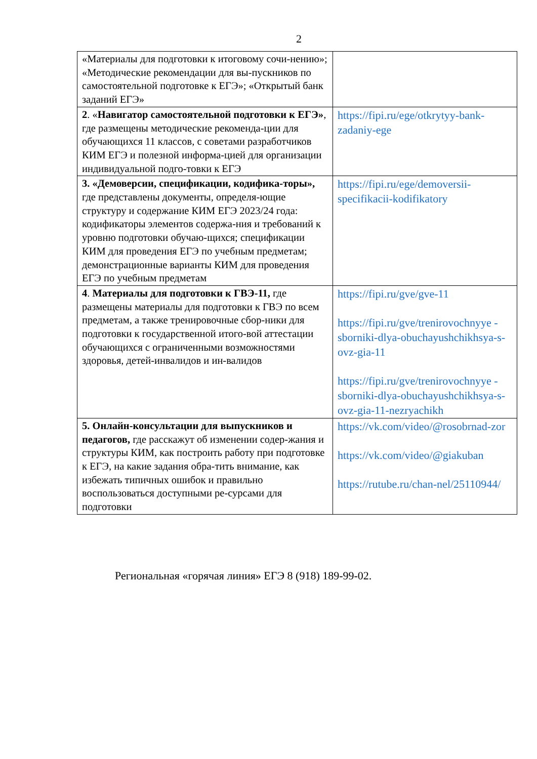2
| «Материалы для подготовки к итоговому сочи-нению»; «Методические рекомендации для вы-пускников по самостоятельной подготовке к ЕГЭ»; «Открытый банк заданий ЕГЭ» | |
| 2 . « Навигатор самостоятельной подготовки к ЕГЭ» , где размещены методические рекоменда-ции для обучающихся 11 классов, с советами разработчиков КИМ ЕГЭ и полезной информа-цией для организации индивидуальной подго-товки к ЕГЭ | https://fipi.ru/ege/otkrytyy-bank-zadaniy-ege |
| 3. «Демоверсии, спецификации, кодифика-торы», где представлены документы, определя-ющие структуру и содержание КИМ ЕГЭ 2023/24 года: кодификаторы элементов содержа-ния и требований к уровню подготовки обучаю-щихся; спецификации КИМ для проведения ЕГЭ по учебным предметам; демонстрационные варианты КИМ для проведения ЕГЭ по учебным предметам | https://fipi.ru/ege/demoversii-specifikacii-kodifikatory |
| 4 . Материалы для подготовки к ГВЭ-11, где размещены материалы для подготовки к ГВЭ по всем предметам, а также тренировочные сбор-ники для подготовки к государственной итого-вой аттестации обучающихся с ограниченными возможностями здоровья, детей-инвалидов и ин-валидов | https://fipi.ru/gve/gve-11 https://fipi.ru/gve/trenirovochnyye -sborniki-dlya-obuchayushchikhsya-s-ovz-gia-11 https://fipi.ru/gve/trenirovochnyye -sborniki-dlya-obuchayushchikhsya-s-ovz-gia-11-nezryachikh |
| 5. Онлайн-консультации для выпускников и педагогов, где расскажут об изменении содер-жания и структуры КИМ, как построить работу при подготовке к ЕГЭ, на какие задания обра-тить внимание, как избежать типичных ошибок и правильно воспользоваться доступными ре-сурсами для подготовки | https://vk.com/video/@rosobrnad-zor https://vk.com/video/@giakuban https://rutube.ru/chan-nel/25110944/ |
Региональная «горячая линия» ЕГЭ 8 (918) 189-99-02.